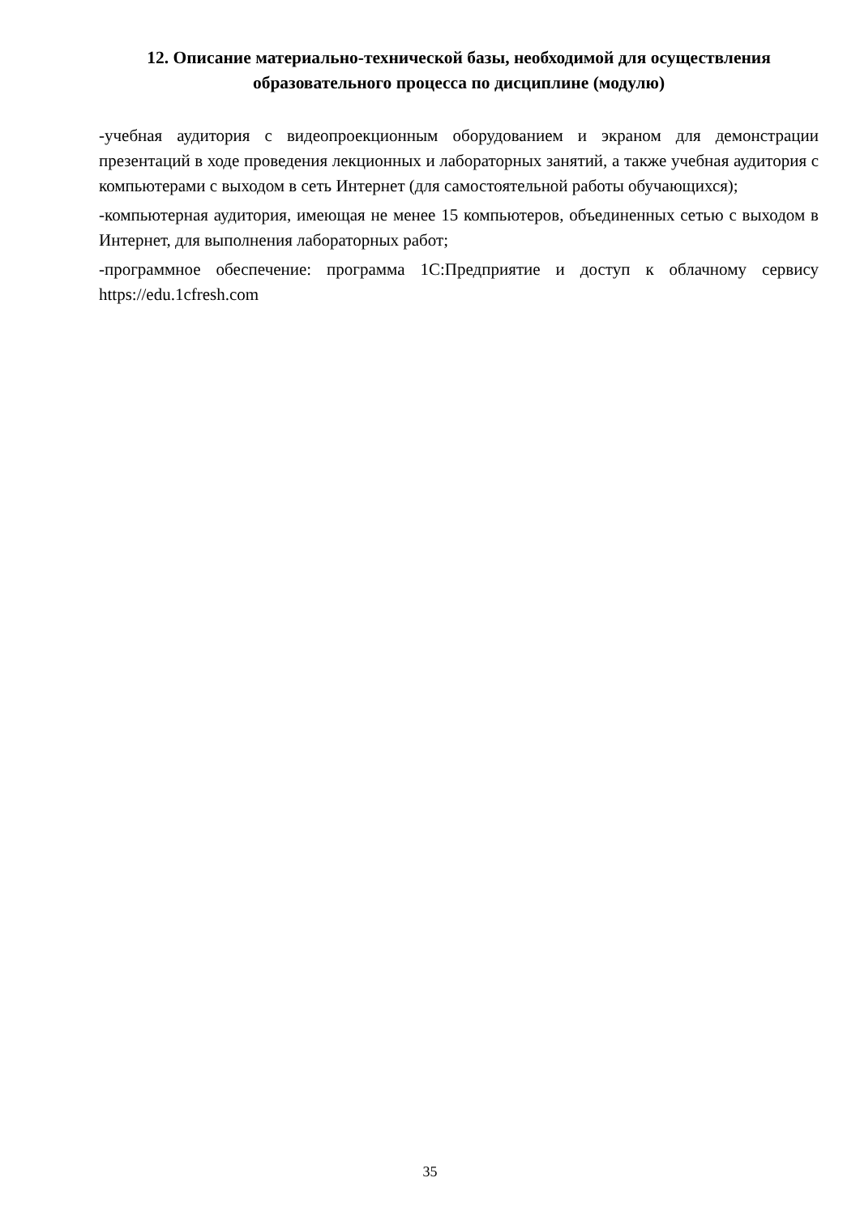12. Описание материально-технической базы, необходимой для осуществления образовательного процесса по дисциплине (модулю)
-учебная аудитория с видеопроекционным оборудованием и экраном для демонстрации презентаций в ходе проведения лекционных и лабораторных занятий, а также учебная аудитория с компьютерами с выходом в сеть Интернет (для самостоятельной работы обучающихся);
-компьютерная аудитория, имеющая не менее 15 компьютеров, объединенных сетью с выходом в Интернет, для выполнения лабораторных работ;
-программное обеспечение: программа 1С:Предприятие и доступ к облачному сервису https://edu.1cfresh.com
35